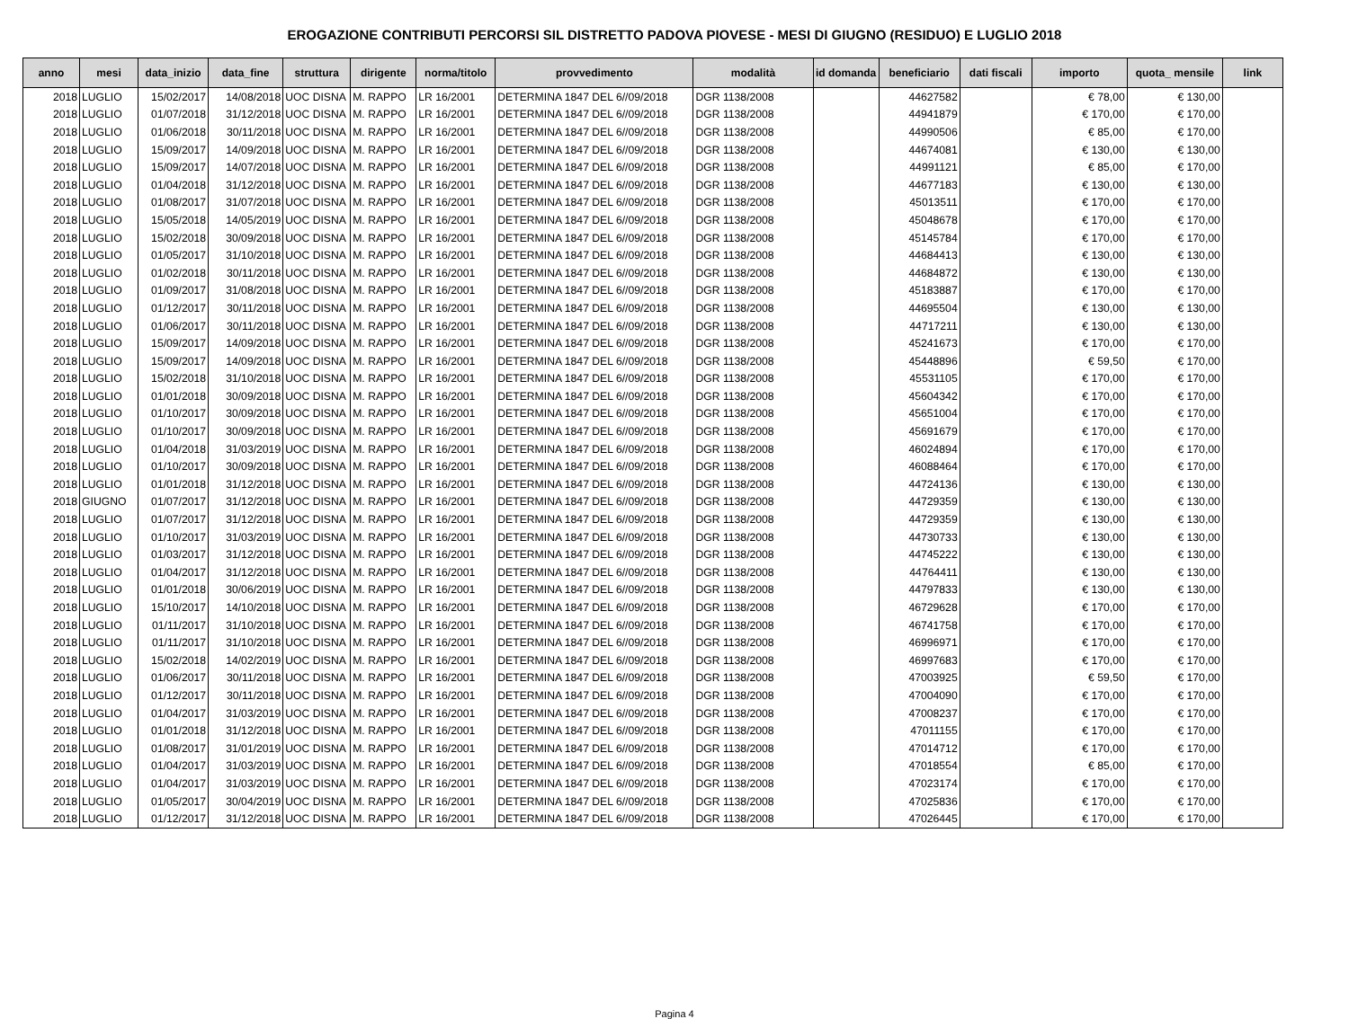EROGAZIONE CONTRIBUTI PERCORSI SIL DISTRETTO PADOVA PIOVESE - MESI DI GIUGNO (RESIDUO) E LUGLIO 2018
| anno | mesi | data_inizio | data_fine | struttura | dirigente | norma/titolo | provvedimento | modalità | id domanda | beneficiario | dati fiscali | importo | quota_ mensile | link |
| --- | --- | --- | --- | --- | --- | --- | --- | --- | --- | --- | --- | --- | --- | --- |
| 2018 | LUGLIO | 15/02/2017 | 14/08/2018 | UOC DISNA | M. RAPPO | LR 16/2001 | DETERMINA 1847 DEL 6//09/2018 | DGR 1138/2008 | | 44627582 | | € 78,00 | € 130,00 | |
| 2018 | LUGLIO | 01/07/2018 | 31/12/2018 | UOC DISNA | M. RAPPO | LR 16/2001 | DETERMINA 1847 DEL 6//09/2018 | DGR 1138/2008 | | 44941879 | | € 170,00 | € 170,00 | |
| 2018 | LUGLIO | 01/06/2018 | 30/11/2018 | UOC DISNA | M. RAPPO | LR 16/2001 | DETERMINA 1847 DEL 6//09/2018 | DGR 1138/2008 | | 44990506 | | € 85,00 | € 170,00 | |
| 2018 | LUGLIO | 15/09/2017 | 14/09/2018 | UOC DISNA | M. RAPPO | LR 16/2001 | DETERMINA 1847 DEL 6//09/2018 | DGR 1138/2008 | | 44674081 | | € 130,00 | € 130,00 | |
| 2018 | LUGLIO | 15/09/2017 | 14/07/2018 | UOC DISNA | M. RAPPO | LR 16/2001 | DETERMINA 1847 DEL 6//09/2018 | DGR 1138/2008 | | 44991121 | | € 85,00 | € 170,00 | |
| 2018 | LUGLIO | 01/04/2018 | 31/12/2018 | UOC DISNA | M. RAPPO | LR 16/2001 | DETERMINA 1847 DEL 6//09/2018 | DGR 1138/2008 | | 44677183 | | € 130,00 | € 130,00 | |
| 2018 | LUGLIO | 01/08/2017 | 31/07/2018 | UOC DISNA | M. RAPPO | LR 16/2001 | DETERMINA 1847 DEL 6//09/2018 | DGR 1138/2008 | | 45013511 | | € 170,00 | € 170,00 | |
| 2018 | LUGLIO | 15/05/2018 | 14/05/2019 | UOC DISNA | M. RAPPO | LR 16/2001 | DETERMINA 1847 DEL 6//09/2018 | DGR 1138/2008 | | 45048678 | | € 170,00 | € 170,00 | |
| 2018 | LUGLIO | 15/02/2018 | 30/09/2018 | UOC DISNA | M. RAPPO | LR 16/2001 | DETERMINA 1847 DEL 6//09/2018 | DGR 1138/2008 | | 45145784 | | € 170,00 | € 170,00 | |
| 2018 | LUGLIO | 01/05/2017 | 31/10/2018 | UOC DISNA | M. RAPPO | LR 16/2001 | DETERMINA 1847 DEL 6//09/2018 | DGR 1138/2008 | | 44684413 | | € 130,00 | € 130,00 | |
| 2018 | LUGLIO | 01/02/2018 | 30/11/2018 | UOC DISNA | M. RAPPO | LR 16/2001 | DETERMINA 1847 DEL 6//09/2018 | DGR 1138/2008 | | 44684872 | | € 130,00 | € 130,00 | |
| 2018 | LUGLIO | 01/09/2017 | 31/08/2018 | UOC DISNA | M. RAPPO | LR 16/2001 | DETERMINA 1847 DEL 6//09/2018 | DGR 1138/2008 | | 45183887 | | € 170,00 | € 170,00 | |
| 2018 | LUGLIO | 01/12/2017 | 30/11/2018 | UOC DISNA | M. RAPPO | LR 16/2001 | DETERMINA 1847 DEL 6//09/2018 | DGR 1138/2008 | | 44695504 | | € 130,00 | € 130,00 | |
| 2018 | LUGLIO | 01/06/2017 | 30/11/2018 | UOC DISNA | M. RAPPO | LR 16/2001 | DETERMINA 1847 DEL 6//09/2018 | DGR 1138/2008 | | 44717211 | | € 130,00 | € 130,00 | |
| 2018 | LUGLIO | 15/09/2017 | 14/09/2018 | UOC DISNA | M. RAPPO | LR 16/2001 | DETERMINA 1847 DEL 6//09/2018 | DGR 1138/2008 | | 45241673 | | € 170,00 | € 170,00 | |
| 2018 | LUGLIO | 15/09/2017 | 14/09/2018 | UOC DISNA | M. RAPPO | LR 16/2001 | DETERMINA 1847 DEL 6//09/2018 | DGR 1138/2008 | | 45448896 | | € 59,50 | € 170,00 | |
| 2018 | LUGLIO | 15/02/2018 | 31/10/2018 | UOC DISNA | M. RAPPO | LR 16/2001 | DETERMINA 1847 DEL 6//09/2018 | DGR 1138/2008 | | 45531105 | | € 170,00 | € 170,00 | |
| 2018 | LUGLIO | 01/01/2018 | 30/09/2018 | UOC DISNA | M. RAPPO | LR 16/2001 | DETERMINA 1847 DEL 6//09/2018 | DGR 1138/2008 | | 45604342 | | € 170,00 | € 170,00 | |
| 2018 | LUGLIO | 01/10/2017 | 30/09/2018 | UOC DISNA | M. RAPPO | LR 16/2001 | DETERMINA 1847 DEL 6//09/2018 | DGR 1138/2008 | | 45651004 | | € 170,00 | € 170,00 | |
| 2018 | LUGLIO | 01/10/2017 | 30/09/2018 | UOC DISNA | M. RAPPO | LR 16/2001 | DETERMINA 1847 DEL 6//09/2018 | DGR 1138/2008 | | 45691679 | | € 170,00 | € 170,00 | |
| 2018 | LUGLIO | 01/04/2018 | 31/03/2019 | UOC DISNA | M. RAPPO | LR 16/2001 | DETERMINA 1847 DEL 6//09/2018 | DGR 1138/2008 | | 46024894 | | € 170,00 | € 170,00 | |
| 2018 | LUGLIO | 01/10/2017 | 30/09/2018 | UOC DISNA | M. RAPPO | LR 16/2001 | DETERMINA 1847 DEL 6//09/2018 | DGR 1138/2008 | | 46088464 | | € 170,00 | € 170,00 | |
| 2018 | LUGLIO | 01/01/2018 | 31/12/2018 | UOC DISNA | M. RAPPO | LR 16/2001 | DETERMINA 1847 DEL 6//09/2018 | DGR 1138/2008 | | 44724136 | | € 130,00 | € 130,00 | |
| 2018 | GIUGNO | 01/07/2017 | 31/12/2018 | UOC DISNA | M. RAPPO | LR 16/2001 | DETERMINA 1847 DEL 6//09/2018 | DGR 1138/2008 | | 44729359 | | € 130,00 | € 130,00 | |
| 2018 | LUGLIO | 01/07/2017 | 31/12/2018 | UOC DISNA | M. RAPPO | LR 16/2001 | DETERMINA 1847 DEL 6//09/2018 | DGR 1138/2008 | | 44729359 | | € 130,00 | € 130,00 | |
| 2018 | LUGLIO | 01/10/2017 | 31/03/2019 | UOC DISNA | M. RAPPO | LR 16/2001 | DETERMINA 1847 DEL 6//09/2018 | DGR 1138/2008 | | 44730733 | | € 130,00 | € 130,00 | |
| 2018 | LUGLIO | 01/03/2017 | 31/12/2018 | UOC DISNA | M. RAPPO | LR 16/2001 | DETERMINA 1847 DEL 6//09/2018 | DGR 1138/2008 | | 44745222 | | € 130,00 | € 130,00 | |
| 2018 | LUGLIO | 01/04/2017 | 31/12/2018 | UOC DISNA | M. RAPPO | LR 16/2001 | DETERMINA 1847 DEL 6//09/2018 | DGR 1138/2008 | | 44764411 | | € 130,00 | € 130,00 | |
| 2018 | LUGLIO | 01/01/2018 | 30/06/2019 | UOC DISNA | M. RAPPO | LR 16/2001 | DETERMINA 1847 DEL 6//09/2018 | DGR 1138/2008 | | 44797833 | | € 130,00 | € 130,00 | |
| 2018 | LUGLIO | 15/10/2017 | 14/10/2018 | UOC DISNA | M. RAPPO | LR 16/2001 | DETERMINA 1847 DEL 6//09/2018 | DGR 1138/2008 | | 46729628 | | € 170,00 | € 170,00 | |
| 2018 | LUGLIO | 01/11/2017 | 31/10/2018 | UOC DISNA | M. RAPPO | LR 16/2001 | DETERMINA 1847 DEL 6//09/2018 | DGR 1138/2008 | | 46741758 | | € 170,00 | € 170,00 | |
| 2018 | LUGLIO | 01/11/2017 | 31/10/2018 | UOC DISNA | M. RAPPO | LR 16/2001 | DETERMINA 1847 DEL 6//09/2018 | DGR 1138/2008 | | 46996971 | | € 170,00 | € 170,00 | |
| 2018 | LUGLIO | 15/02/2018 | 14/02/2019 | UOC DISNA | M. RAPPO | LR 16/2001 | DETERMINA 1847 DEL 6//09/2018 | DGR 1138/2008 | | 46997683 | | € 170,00 | € 170,00 | |
| 2018 | LUGLIO | 01/06/2017 | 30/11/2018 | UOC DISNA | M. RAPPO | LR 16/2001 | DETERMINA 1847 DEL 6//09/2018 | DGR 1138/2008 | | 47003925 | | € 59,50 | € 170,00 | |
| 2018 | LUGLIO | 01/12/2017 | 30/11/2018 | UOC DISNA | M. RAPPO | LR 16/2001 | DETERMINA 1847 DEL 6//09/2018 | DGR 1138/2008 | | 47004090 | | € 170,00 | € 170,00 | |
| 2018 | LUGLIO | 01/04/2017 | 31/03/2019 | UOC DISNA | M. RAPPO | LR 16/2001 | DETERMINA 1847 DEL 6//09/2018 | DGR 1138/2008 | | 47008237 | | € 170,00 | € 170,00 | |
| 2018 | LUGLIO | 01/01/2018 | 31/12/2018 | UOC DISNA | M. RAPPO | LR 16/2001 | DETERMINA 1847 DEL 6//09/2018 | DGR 1138/2008 | | 47011155 | | € 170,00 | € 170,00 | |
| 2018 | LUGLIO | 01/08/2017 | 31/01/2019 | UOC DISNA | M. RAPPO | LR 16/2001 | DETERMINA 1847 DEL 6//09/2018 | DGR 1138/2008 | | 47014712 | | € 170,00 | € 170,00 | |
| 2018 | LUGLIO | 01/04/2017 | 31/03/2019 | UOC DISNA | M. RAPPO | LR 16/2001 | DETERMINA 1847 DEL 6//09/2018 | DGR 1138/2008 | | 47018554 | | € 85,00 | € 170,00 | |
| 2018 | LUGLIO | 01/04/2017 | 31/03/2019 | UOC DISNA | M. RAPPO | LR 16/2001 | DETERMINA 1847 DEL 6//09/2018 | DGR 1138/2008 | | 47023174 | | € 170,00 | € 170,00 | |
| 2018 | LUGLIO | 01/05/2017 | 30/04/2019 | UOC DISNA | M. RAPPO | LR 16/2001 | DETERMINA 1847 DEL 6//09/2018 | DGR 1138/2008 | | 47025836 | | € 170,00 | € 170,00 | |
| 2018 | LUGLIO | 01/12/2017 | 31/12/2018 | UOC DISNA | M. RAPPO | LR 16/2001 | DETERMINA 1847 DEL 6//09/2018 | DGR 1138/2008 | | 47026445 | | € 170,00 | € 170,00 | |
Pagina 4